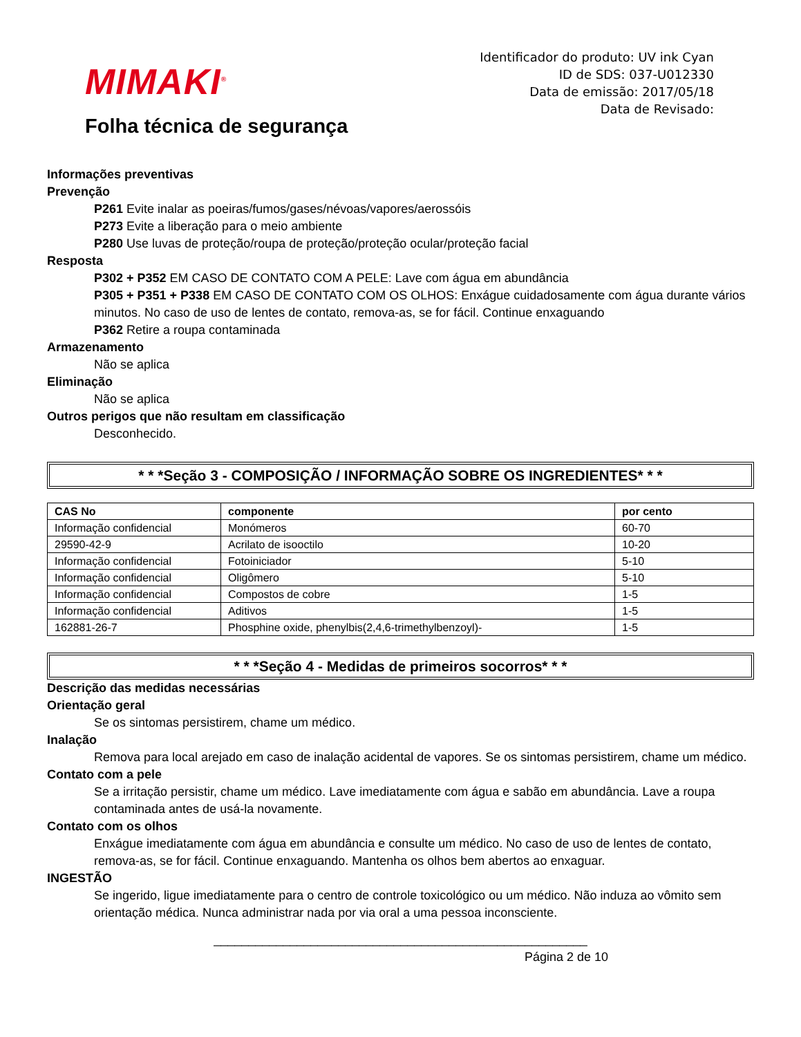MIMAKI<sup>®</sup>
Folha técnica de segurança
Identificador do produto: UV ink Cyan
ID de SDS: 037-U012330
Data de emissão: 2017/05/18
Data de Revisado:
Informações preventivas
Prevenção
P261 Evite inalar as poeiras/fumos/gases/névoas/vapores/aerossóis
P273 Evite a liberação para o meio ambiente
P280 Use luvas de proteção/roupa de proteção/proteção ocular/proteção facial
Resposta
P302 + P352 EM CASO DE CONTATO COM A PELE: Lave com água em abundância
P305 + P351 + P338 EM CASO DE CONTATO COM OS OLHOS: Enxágue cuidadosamente com água durante vários minutos. No caso de uso de lentes de contato, remova-as, se for fácil. Continue enxaguando
P362 Retire a roupa contaminada
Armazenamento
Não se aplica
Eliminação
Não se aplica
Outros perigos que não resultam em classificação
Desconhecido.
* * *Seção 3 - COMPOSIÇÃO / INFORMAÇÃO SOBRE OS INGREDIENTES* * *
| CAS No | componente | por cento |
| --- | --- | --- |
| Informação confidencial | Monómeros | 60-70 |
| 29590-42-9 | Acrilato de isooctilo | 10-20 |
| Informação confidencial | Fotoiniciador | 5-10 |
| Informação confidencial | Oligômero | 5-10 |
| Informação confidencial | Compostos de cobre | 1-5 |
| Informação confidencial | Aditivos | 1-5 |
| 162881-26-7 | Phosphine oxide, phenylbis(2,4,6-trimethylbenzoyl)- | 1-5 |
* * *Seção 4 - Medidas de primeiros socorros* * *
Descrição das medidas necessárias
Orientação geral
Se os sintomas persistirem, chame um médico.
Inalação
Remova para local arejado em caso de inalação acidental de vapores. Se os sintomas persistirem, chame um médico.
Contato com a pele
Se a irritação persistir, chame um médico. Lave imediatamente com água e sabão em abundância. Lave a roupa contaminada antes de usá-la novamente.
Contato com os olhos
Enxágue imediatamente com água em abundância e consulte um médico. No caso de uso de lentes de contato, remova-as, se for fácil. Continue enxaguando. Mantenha os olhos bem abertos ao enxaguar.
INGESTÃO
Se ingerido, ligue imediatamente para o centro de controle toxicológico ou um médico. Não induza ao vômito sem orientação médica. Nunca administrar nada por via oral a uma pessoa inconsciente.
______________________________________________________
Página 2 de 10